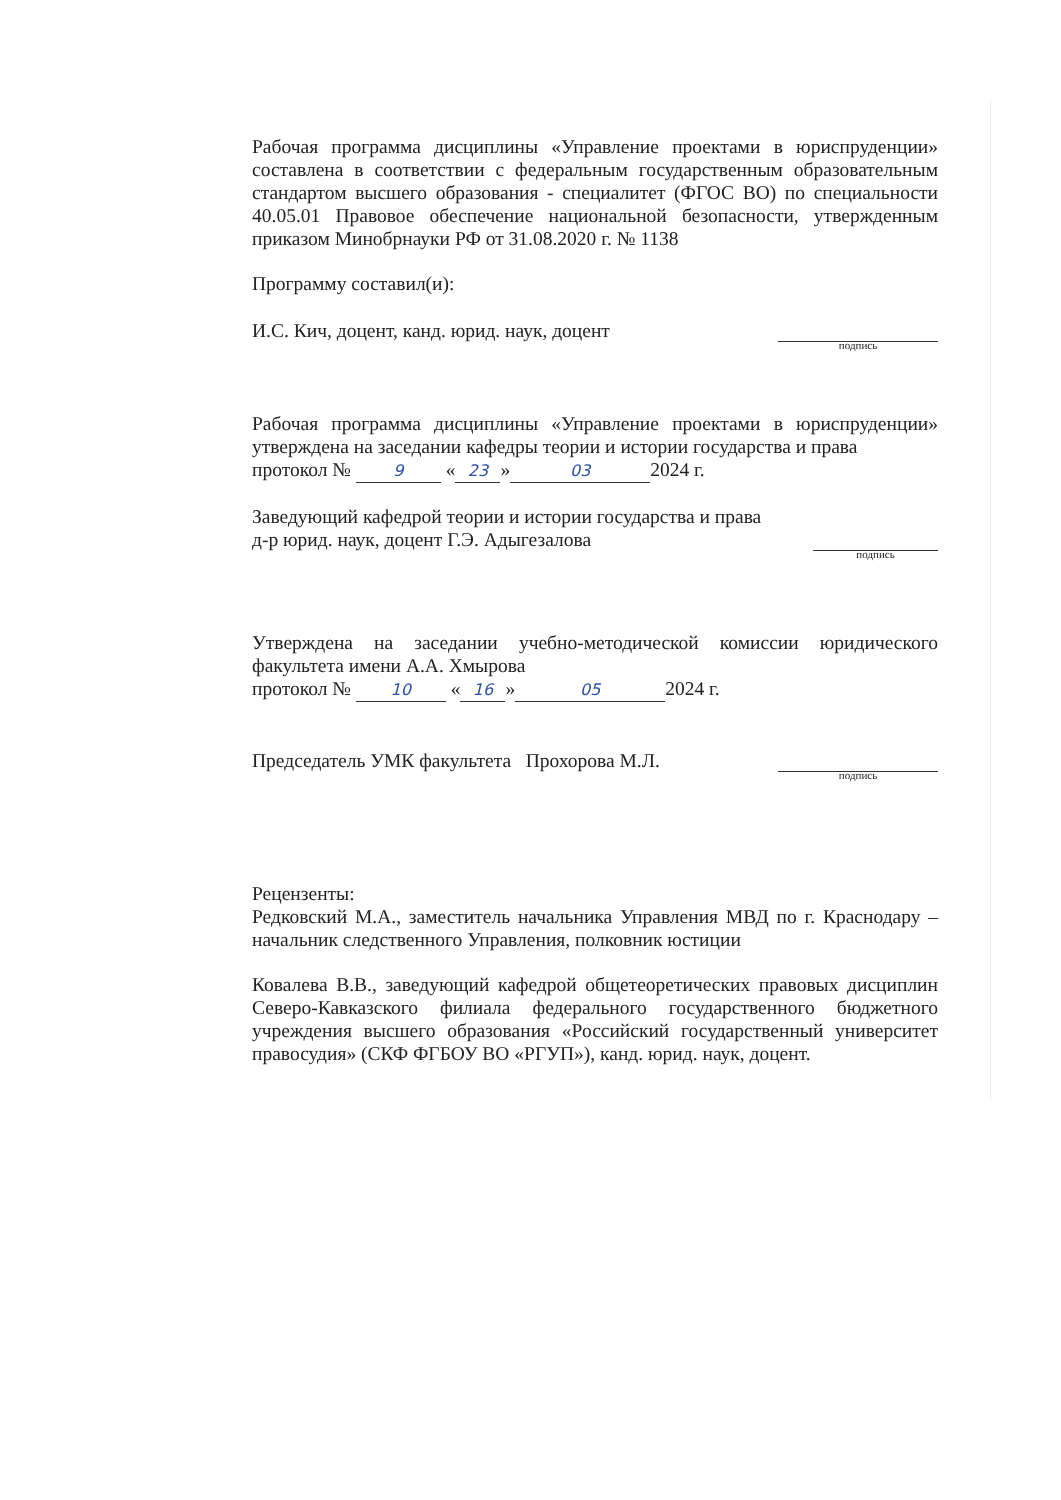Рабочая программа дисциплины «Управление проектами в юриспруденции» составлена в соответствии с федеральным государственным образовательным стандартом высшего образования - специалитет (ФГОС ВО) по специальности 40.05.01 Правовое обеспечение национальной безопасности, утвержденным приказом Минобрнауки РФ от 31.08.2020 г. № 1138
Программу составил(и):
И.С. Кич, доцент, канд. юрид. наук, доцент
подпись
Рабочая программа дисциплины «Управление проектами в юриспруденции» утверждена на заседании кафедры теории и истории государства и права
протокол № 9 « 23 » 03 2024 г.
Заведующий кафедрой теории и истории государства и права
д-р юрид. наук, доцент Г.Э. Адыгезалова
подпись
Утверждена на заседании учебно-методической комиссии юридического факультета имени А.А. Хмырова
протокол № 10 « 16 » 05 2024 г.
Председатель УМК факультета Прохорова М.Л.
подпись
Рецензенты:
Редковский М.А., заместитель начальника Управления МВД по г. Краснодару – начальник следственного Управления, полковник юстиции
Ковалева В.В., заведующий кафедрой общетеоретических правовых дисциплин Северо-Кавказского филиала федерального государственного бюджетного учреждения высшего образования «Российский государственный университет правосудия» (СКФ ФГБОУ ВО «РГУП»), канд. юрид. наук, доцент.